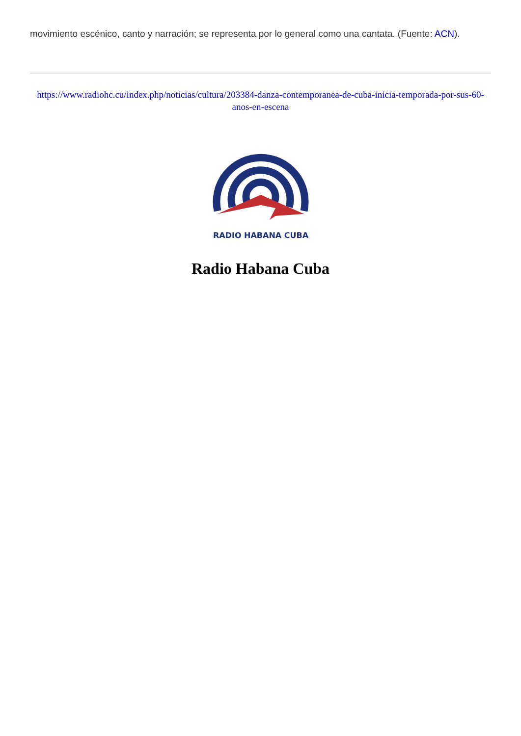movimiento escénico, canto y narración; se representa por lo general como una cantata. (Fuente: ACN).
https://www.radiohc.cu/index.php/noticias/cultura/203384-danza-contemporanea-de-cuba-inicia-temporada-por-sus-60-anos-en-escena
RADIO HABANA CUBA
Radio Habana Cuba